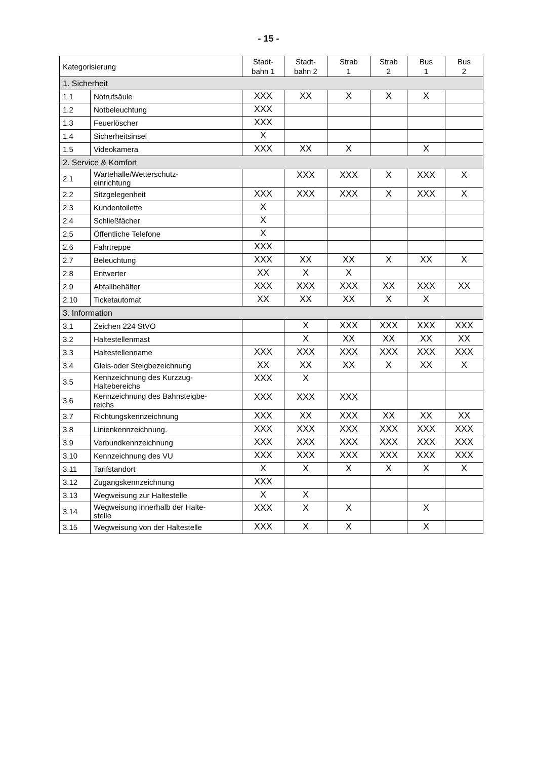- 15 -
| Kategorisierung | | Stadt- bahn 1 | Stadt- bahn 2 | Strab 1 | Strab 2 | Bus 1 | Bus 2 |
| --- | --- | --- | --- | --- | --- | --- | --- |
| 1. Sicherheit | | | | | | | |
| 1.1 | Notrufsäule | XXX | XX | X | X | X | |
| 1.2 | Notbeleuchtung | XXX | | | | | |
| 1.3 | Feuerlöscher | XXX | | | | | |
| 1.4 | Sicherheitsinsel | X | | | | | |
| 1.5 | Videokamera | XXX | XX | X | | X | |
| 2. Service & Komfort | | | | | | | |
| 2.1 | Wartehalle/Wetterschutz- einrichtung | | XXX | XXX | X | XXX | X |
| 2.2 | Sitzgelegenheit | XXX | XXX | XXX | X | XXX | X |
| 2.3 | Kundentoilette | X | | | | | |
| 2.4 | Schließfächer | X | | | | | |
| 2.5 | Öffentliche Telefone | X | | | | | |
| 2.6 | Fahrtreppe | XXX | | | | | |
| 2.7 | Beleuchtung | XXX | XX | XX | X | XX | X |
| 2.8 | Entwerter | XX | X | X | | | |
| 2.9 | Abfallbehälter | XXX | XXX | XXX | XX | XXX | XX |
| 2.10 | Ticketautomat | XX | XX | XX | X | X | |
| 3. Information | | | | | | | |
| 3.1 | Zeichen 224 StVO | | X | XXX | XXX | XXX | XXX |
| 3.2 | Haltestellenmast | | X | XX | XX | XX | XX |
| 3.3 | Haltestellenname | XXX | XXX | XXX | XXX | XXX | XXX |
| 3.4 | Gleis-oder Steigbezeichnung | XX | XX | XX | X | XX | X |
| 3.5 | Kennzeichnung des Kurzzug- Haltebereichs | XXX | X | | | | |
| 3.6 | Kennzeichnung des Bahnsteigbe- reichs | XXX | XXX | XXX | | | |
| 3.7 | Richtungskennzeichnung | XXX | XX | XXX | XX | XX | XX |
| 3.8 | Linienkennzeichnung. | XXX | XXX | XXX | XXX | XXX | XXX |
| 3.9 | Verbundkennzeichnung | XXX | XXX | XXX | XXX | XXX | XXX |
| 3.10 | Kennzeichnung des VU | XXX | XXX | XXX | XXX | XXX | XXX |
| 3.11 | Tarifstandort | X | X | X | X | X | X |
| 3.12 | Zugangskennzeichnung | XXX | | | | | |
| 3.13 | Wegweisung zur Haltestelle | X | X | | | | |
| 3.14 | Wegweisung innerhalb der Halte- stelle | XXX | X | X | | X | |
| 3.15 | Wegweisung von der Haltestelle | XXX | X | X | | X | |